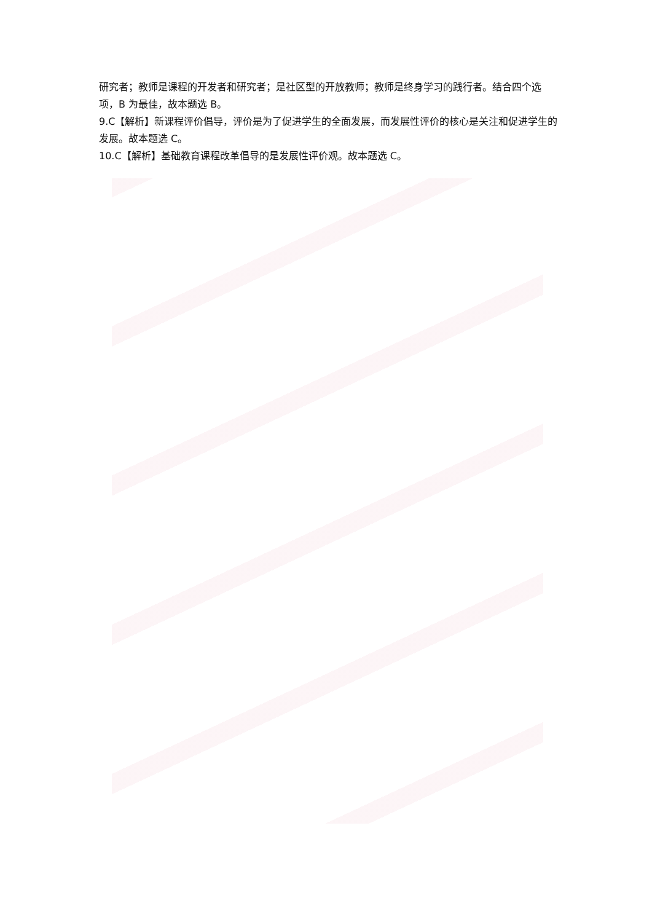研究者；教师是课程的开发者和研究者；是社区型的开放教师；教师是终身学习的践行者。结合四个选项，B 为最佳，故本题选 B。
9.C【解析】新课程评价倡导，评价是为了促进学生的全面发展，而发展性评价的核心是关注和促进学生的发展。故本题选 C。
10.C【解析】基础教育课程改革倡导的是发展性评价观。故本题选 C。